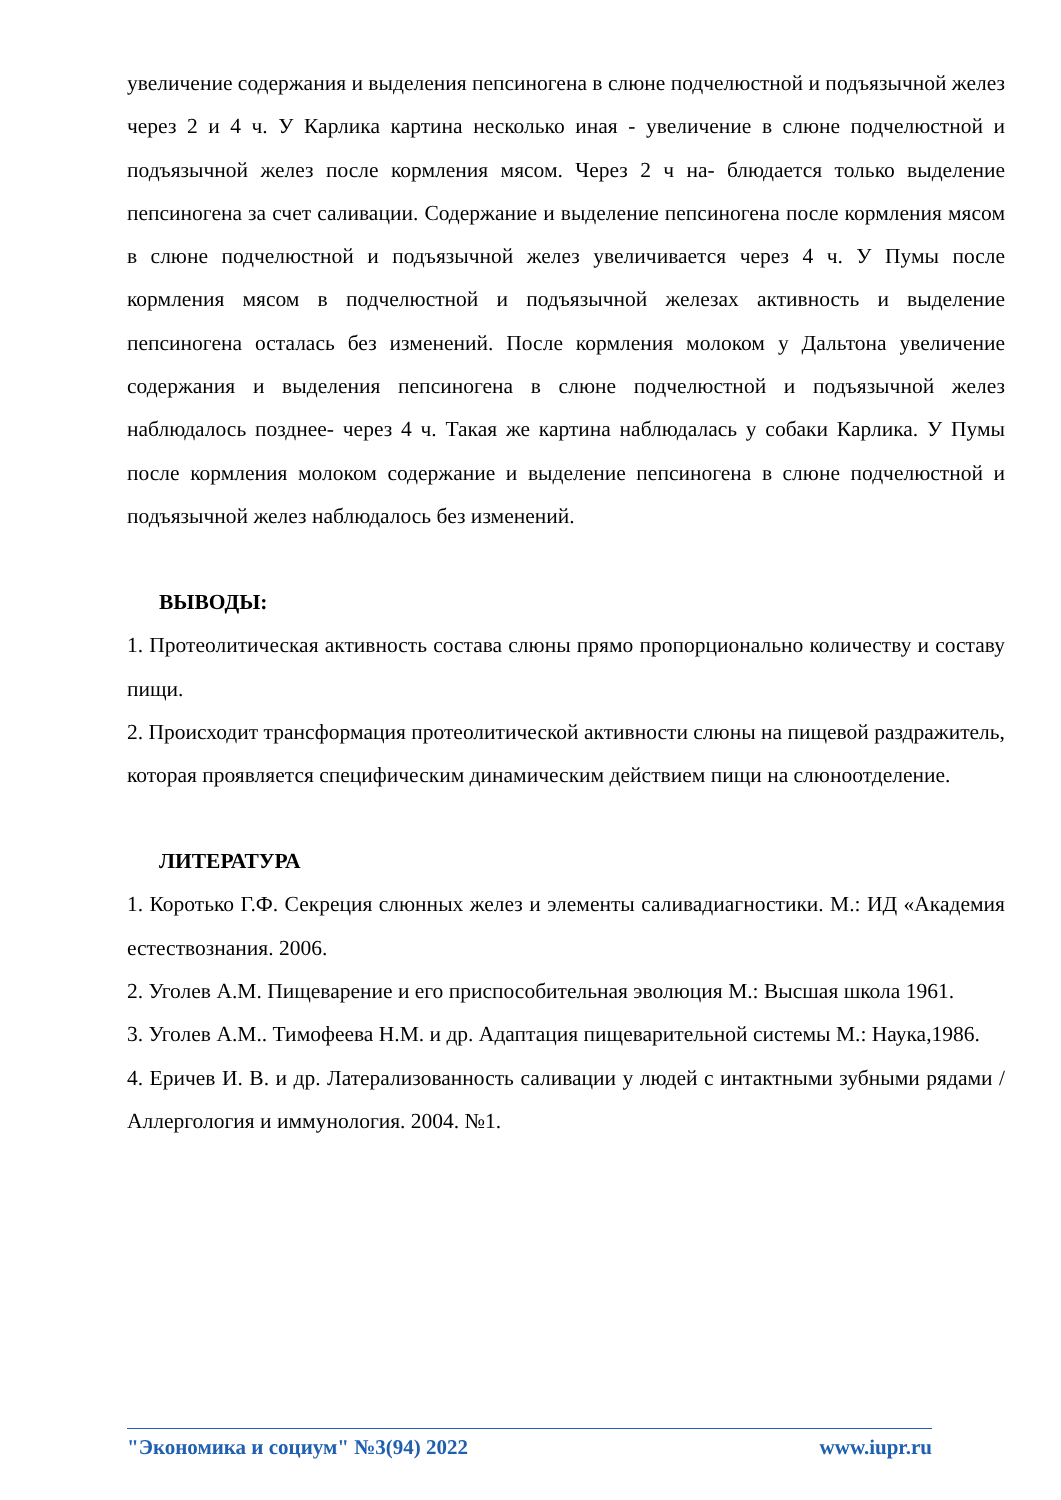увеличение содержания и выделения пепсиногена в слюне подчелюстной и подъязычной желез через 2 и 4 ч. У Карлика картина несколько иная - увеличение в слюне подчелюстной и подъязычной желез после кормления мясом. Через 2 ч на- блюдается только выделение пепсиногена за счет саливации. Содержание и выделение пепсиногена после кормления мясом в слюне подчелюстной и подъязычной желез увеличивается через 4 ч. У Пумы после кормления мясом в подчелюстной и подъязычной железах активность и выделение пепсиногена осталась без изменений. После кормления молоком у Дальтона увеличение содержания и выделения пепсиногена в слюне подчелюстной и подъязычной желез наблюдалось позднее- через 4 ч. Такая же картина наблюдалась у собаки Карлика. У Пумы после кормления молоком содержание и выделение пепсиногена в слюне подчелюстной и подъязычной желез наблюдалось без изменений.
ВЫВОДЫ:
1. Протеолитическая активность состава слюны прямо пропорционально количеству и составу пищи.
2. Происходит трансформация протеолитической активности слюны на пищевой раздражитель, которая проявляется специфическим динамическим действием пищи на слюноотделение.
ЛИТЕРАТУРА
1. Коротько Г.Ф. Секреция слюнных желез и элементы саливадиагностики. М.: ИД «Академия естествознания. 2006.
2. Уголев А.М. Пищеварение и его приспособительная эволюция М.: Высшая школа 1961.
3. Уголев А.М.. Тимофеева Н.М. и др. Адаптация пищеварительной системы М.: Наука,1986.
4. Еричев И. В. и др. Латерализованность саливации у людей с интактными зубными рядами / Аллергология и иммунология. 2004. №1.
"Экономика и социум" №3(94) 2022 www.iupr.ru